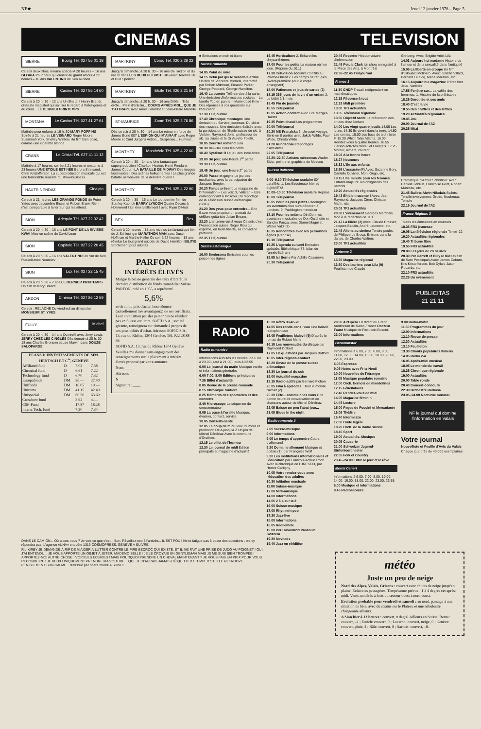NF★ Jeudi 12 janvier 1978 – Page 5
CINEMAS
SIERRE Bourg Tél. 027 55 01 18
Ce soir deux films, horaire spécial A 20 heures – 16 ans GLORIA Pour ceux qui croient au grand amour A 22 heures – 16 ans VALENTINO de Ken Russell
SIERRE Casino Tél. 027 55 14 60
Ce soir à 20 h. 30 – 12 ans Un film cri ! Henry Brandt, cinéaste magistral qui sait lier le regard à l'intelligence et au cœur... LE DERNIER PRINTEMPS
MONTANA Le Casino Tél. 027 41 27 64
Matinée pour enfants à 16 h. 30 MARY POPPINS Soirée à 21 heures LE VEINARD Roger Moore, Susannah York, Shelley Winters Un film bien dosé, comme une cigarette blonde.
CRANS Le Cristal Tél. 027 41 11 12
Matinée à 17 heures, soirée à 21 heures et nocturne à 23 heures UNE ÉTOILE EST NÉE Barbra Streisand, Chris Kristofferson. La superproduction musicale qui est une formidable réussite du show-business.
HAUTE-NENDAZ Cinalpin
Ce soir à 21 heures LES GRANDS FONDS de Peter Yates avec Jacqueline Bisset et Robert Shaw. Rien n'est comparable à la terreur qui les attend.
SION Arlequin Tél. 027 22 32 42
Ce soir à 20 h. 30 – 16 ans LE PONT DE LA RIVIERE KWAI Mise en scène de David Lean
SION Capitole Tél. 027 22 20 45
Ce soir à 20 h. 30 – 16 ans VALENTINO Un film de Ken Russell avec Noureiev
SION Lux Tél. 027 22 15 45
Ce soir à 20 h. 30 – 7 ans LE DERNIER PRINTEMPS Un film d'Henry Brandt
ARDON Cinéma Tél. 027 86 12 59
Ce soir : RELACHE Du vendredi au dimanche MONSIEUR ST. YVES
FULLY Michel
Ce soir à 20 h. 30 – 14 ans Du rire!!! avec Jerry Lewis JERRY CHEZ LES CINGLÉS Dès demain à 20 h. 30 – 18 ans Charles Bronson et Lee Marvin dans DOUZE SALOPARDS
| PLANS D'INVESTISSEMENTS DE MM. HENTSCH ET C<sup>ie</sup>, GENÈVE | | | |
| --- | --- | --- | --- |
| Affiliated fund | D | 7.02 | 7.58 |
| Chemical fund | D | 6.61 | 7.22 |
| Technology fund | D | 6.70 | 7.32 |
| Europafonds | DM | 26.— | 27.40 |
| Unifonds | DM | 18.05 | 19.— |
| Unirenta | DM | 41.15 | 42.40 |
| Unispecial 1 | DM | 60.50 | 63.60 |
| Crossbow fund | | 3.92 | 4.— |
| CSF-Fund | | 17.87 | 18.28 |
| Intern. Tech. fund | | 7.20 | 7.34 |
MARTIGNY Corso Tél. 026 2 26 22
Jusqu'à dimanche, à 20 h. 30 – 16 ans De l'action et du rire !!! dans LES DEUX FLIBUSTIERS avec Terence Hill et Bud Spencer
MARTIGNY Etoile Tél. 026 2 21 54
Jusqu'à dimanche, à 20 h. 30 – 16 ans Drôle... Très drôle... Plein d'entrain... COURS APRÈS MOI... QUE JE T'ATTRAPE avec Annie Girardot et Jean-Pierre Marielle
ST-MAURICE Zoom Tél. 025 3 76 86
Dès ce soir à 20 h. 30 – 14 ans Le retour en force de James Bond 007 L'ESPION QUI M'AIMAIT avec Roger Moore et Curd Jurgens Action... Suspense... Humour...
MONTHEY Monthéolo Tél. 025 4 22 60
Ce soir à 20 h. 30 – 14 ans Une fantastique superproduction ! Charlton Heston, Henri Fonda et James Coburn LA BATAILLE DE MIDWAY Des images fascinantes ! Des scènes hallucinantes ! La plus grande bataille aéronavale de la dernière guerre !
MONTHEY Plaza Tél. 025 4 22 90
Ce soir à 20 h. 30 – 16 ans Le tout dernier film de Stanley Kubrick BARRY LYNDON Quatre Oscars à Hollywood ! Un émerveillement ! avec Ryan O'Neal
BEX Rex
Ce soir à 20 heures – 18 ans révolus Le fantastique film de J. Schlesinger MARATHON MAN avec Dustin Hoffman et Marthe Keller Ce soir à 22 heures – 18 ans révolus Le tout grand succès de David Hamilton BILITIS Strictement pour adultes
PARFON
INTÉRÊTS ÉLEVÉS
Malgré la baisse générale des taux d'intérêt, la dernière distribution du fonds immobilier Suisse PARFON, créé en 1955, a représenté
5,6%
environ du prix d'achat hors-Bourse (actuellement très avantageux) de ses certificats. Leur acquisition par des personnes ne résidant pas en Suisse est licite. SOFID S.A., société gérante, renseignera sur demande à propos de ces possibilités d'achat. Adresse: SOFID S.A., 13, rue du Rhône, 1204 Genève, Tél. 022 28 88 55
SOFID S.A. 13, rue du Rhône 1204 Genève
Veuillez me donner sans engagement des renseignements sur le placement à intérêts élevés proposé par votre annonce.
Nom: ____
Adresse: ____
N
Signature: ____
TELEVISION
■ Emissions en noir et blanc
Suisse romande
14.05 Point de mire
14.15 Celui par qui le scandale arrive Un film de Vincente Minnelli, interprété par Robert Mitchum, Eleanor Parker, George Peppard, George Hamilton.
16.40 La burette Télé-service à la carte. Une émission d'informations sociales – La famille Top en panne – Marie-José Knie – Des réponses à vos questions sur l'éducation
17.30 Téléjournal
17.40 Chronique montagne Une émission du Service jeunesse. Du ski et des muscles. Une émission réalisée avec la participation de l'Ecole suisse de ski, à Verbier, Raymond Joris, professeur de ski, sa classe et le Dr Aurelio Foletti.
18.05 Courrier romand Jura
18.30 Oui-Oui Pour les petits
18.40 Système D Le jeu des incollables.
19.00 Un jour, une heure 1<sup>re</sup> partie
19.30 Téléjournal
19.45 Un jour, une heure 2<sup>e</sup> partie
20.00 Passe et gagne Le jeu des incollables, avec la participation de Jacques Bergier.
20.20 Temps présent Le magazine de l'information – Les voix du Vatican – Etre correspondant à Moscou. Un reportage de la Télévision suisse alémanique (SRG).
21.20 Des yeux pour entendre... Eric Bauer vous propose un portrait du célèbre guitariste Julian Bream.
22.20 L'antenne est à vous Ce soir, c'est l'Association suisse Roger Riou qui exprime, en toute liberté, sa conviction profonde.
22.35 Téléjournal
Suisse alémanique
16.00 Seniorama Emission pour les personnes âgées
16.45 Horticulture 2. Erika et les chrysanthèmes
17.00 Pour les petits La maison où l'on joue. (Reprise du 10.1)
17.30 Télévision scolaire Conflits au Proche-Orient 2. Les camps de réfugiés. (Avant-première pour le corps enseignant)
18.00 Patiences et jeux de cartes (2)
18.15 365 jours de la vie d'un enfant 2. Le bébé à 1 mois
18.45 Fin de journée
18.55 Téléjournal
19.05 Action-contact Avec Eva Mezger-Haefeli
19.35 Point chaud Les programmes
20.00 Téléjournal
20.20 MS Franziska 3. Un court voyage. Série en 8 parties avec Jakob Wilde, Paul Wilde, Christa Wilde
21.20 Rundschau Reportages d'actualités
22.05 Téléjournal
22.20–22.50 Artistes méconnus Wadim Sidur, peintre et graphiste de Moscou
Suisse italienne
9.00–9.30 Télévision scolaire 60<sup>e</sup> parallèle: 1. Les Esquimaux hier et aujourd'hui
10.00–10.30 Télévision scolaire Reprise
18.00 Téléjournal
18.05 Pour les plus petits Paddington: les aventures d'un ours péruvien à Londres: 9. Paddington menuisier
18.10 Pour les enfants Din Don: les aventures musicales de Don Quichotte et Sancho Panza, avec Gianni Magni et Walter Valdi (2)
18.35 Rencontres avec les personnes âgées (Reprise)
19.10 Téléjournal
19.25 L'agenda culturel Emission spéciale. Bibliothèque 77: bilan de l'année littéraire
19.55 Ici Berne Par Achille Casanova
20.30 Téléjournal
20.45 Reporter Hebdomadaire d'information
21.45 Petula Clark Un show enregistré à la Place des Arts, à Montréal
22.35–22.45 Téléjournal
France 1
11.30 CNDP Travail indépendant en mathématiques
12.15 Réponse à tout
12.33 Midi première
13.00 TF1 actualités
13.35 Télévision régionale
13.50 Objectif santé La prévention des chutes chez l'enfant
14.00 Les vingt-quatre jeudis 14.05 Les lutins. 14.30 Ils vivent dans la terre. 14.50 Les contes. 15.00 Les bacs de technicien F. 15.30 Which Way Atlanta. 16.00 Rendez-vous à quatre heures. 16.55 Liaison activités d'éveil et Français. 17.25 Moteur, aimant, courant
18.02 A la bonne heure
18.27 Nounours
18.32 L'île aux enfants
18.55 L'accusée (4) Avec: Suzanne Bory, Danielle Duvivier, Moni Gégo, etc.
19.15 Une minute pour les femmes Enfants majeurs: les obligations des parents
19.20 Actualités régionales
19.43 Eh bien raconte ! Avec: Jean Raymond, Jacques Ciron, Christian Marin, etc.
20.03 TF1 actualités
20.30 L'événement Georges Marchais face à la rédaction de TF1
21.47 La filière (2) Avec: Claude Brosset, Jacques Balutin, André Laurence, etc.
22.45 Allons au cinéma Tendre poulet, de Philippe de Broca. Entrons dans la danse, de Charles Walters
23.00 TF1 actualités
Antenne 2
13.35 Magazine régional
13.50 Des lauriers pour Lila (9) Feuilleton de Claude
Grinberg. Avec: Brigitte Ariel: Lila
14.03 Aujourd'hui madame Histoire de l'amour et de la sexualité dans l'antiquité
15.05 La liberté en croupe Un film d'Edouard Molinaro. Avec: Juliette Villard, Bernard Le Coq, Maria Mauban, etc.
16.15 Aujourd'hui magazine C'était hier. Jeux. Variétés
17.55 Fenêtre sur... La vallée des hommes: 1. Histoire de la préhistoire
18.25 Dorothée et ses amis
18.40 C'est la vie
18.55 Des chiffres et des lettres
19.20 Actualités régionales
19.45 Jeu
20.00 Journal de l'A2
20.35 Mitzi
Dramatique d'Arthur Schnitzler. Avec: Danièle Lebrun, Françoise Giret, Robert Murzeau, etc.
21.45 Ballets Alwin Nikolais Ballets: Tensile involvement. Grotto. Nouhenas. Temple
22.15 Journal de l'A2
France Régions 3
Toutes les émissions en couleurs
18.35 FR3 jeunesse
19.05 La télévision régionale Terroir 22
19.20 Actualités régionales
19.40 Tribune libre
19.55 FR3 actualités
20.00 Les jeux de 20 heures
20.30 Pat Garrett et Billy le Kid Un film de Sam Peckinpah Avec: James Coburn, Kris Kristofferson, Bob Dylan, Jason Robards, etc.
22.10 FR3 actualités
22.25 Un événement
PUBLICITAS
21 21 11
RADIO
Radio romande I
Informations à toutes les heures, de 6.00 à 23.00 (sauf à 21.00), puis à 23.55
6.00 Le journal du matin Musique variée et informations générales
6.00 7.00, 8.00 Editions principales
7.35 Billet d'actualité
8.05 Revue de la presse romande
8.15 Chronique routière
8.25 Mémento des spectacles et des concerts
8.40 Microscope La séquence du consommateur
9.05 La puce à l'oreille Musique, évasion, contact, service
10.05 Conseils-santé
12.05 Le coup de midi Jeux, humour et promotion De A jusqu'à Z Un jeu de Michel Dénériaz Avec la commune d'Orsières
12.15 Le billet de l'humeur
12.30 Le journal de midi Edition principale et magazine d'actualité
13.30 Rétro 33-45-78
14.05 Des ronds dans l'eau Une balade radiophonique
16.05 Feuilleton: Malevil (9) D'après le roman de Robert Merle
16.15 Les nouveautés du disque par Raymond Colbert
17.05 En questions par Jacques Bofford
18.05 Inter-régions-contact
18.20 Revue de la presse suisse alémanique
18.30 Le journal du soir
19.00 Actualité-magazine
19.15 Radio-actifs par Bernard Pichon
20.05 Film à épisodes : Tout le monde l'aimait (2)
20.30 Fête... comme chez vous Une bonne heure de conversation et de chansons autour de Michel Dénériaz
22.05 Baisse un peu l'abat-jour...
23.05 Blues in the night
Radio romande II
7.00 Suisse-musique
9.00 Informations
9.05 Le temps d'apprendre Cours d'allemand
9.20 Domaine allemand Musique et poésie (1), par Françoise Wolf
9.30 Les institutions internationales et l'éducation par François-Achille Roch. Avec la chronique de l'UNESCO, par Hector Cartigny
10.05 Votre rendez-vous avec l'éducation des adultes
10.30 Initiation musicale
11.00 Suisse-musique
12.00 Midi-musique
14.00 Informations
14.05 2 à 4 sur la 2
16.00 Suisse-musique
17.00 Rhythm'n pop
17.30 Jazz-live
18.00 Informations
18.05 Redilemele
19.00 Per i lavoratori italiani in Svizzera
19.30 Novitads
19.40 Jazz en réédition
20.00 A l'Opéra En direct du Grand Auditorium de Radio-France Docteur Faust Musique de Ferruccio Busoni.
23.00 Informations
Beromunster
Informations à 6.00, 7.00, 8.00, 9.00, 11.00, 12.30, 14.00, 16.00, 18.00, 20.00, 22.00, 23.00.
6.05 Espresso
9.05 Notes avec Fritz Herdi
10.00 Nouvelles de l'étranger
11.05 Musique populaire romaine
12.00 Orch. bernois de mandolines
12.15 Félicitations
12.40 Rendez-vous de midi
14.05 Magazine féminin
14.45 Lecture
15.00 Pages de Puccini et Mercadante
16.05 Théâtre
16.40 Intermezzo
17.00 Onde légère
18.20 Orch. de la Radio suisse
18.45 Sport
19.00 Actualités. Musique
20.05 Causerie
21.00 Schweizer Jugend-Sinfonieorchester
22.05 Folk et Country
23.45–24.00 Entre le jour et le rêve
Monte Ceneri
Informations à 6.00, 7.00, 8.00, 10.00, 14.00, 16.00, 18.00, 22.00, 23.00, 23.55.
6.00 Musique et informations
8.45 Radioscolaire
9.00 Radio-matin
11.50 Programmes du jour
12.00 Informations
12.10 Revue de presse
12.30 Actualités
13.10 Feuilleton
13.30 Chants populaires italiens
14.05 Radio 2-4
16.05 Après-midi musical
18.05 Le monde du travail
18.35 Chronique régionale
19.00 Actualités
20.00 Table ronde
20.40 Concert-concours
22.30 Orchestre Radiosa
23.05–24.00 Nocturne musical
NF le journal qui domine l'information en Valais
Votre journal
Nouvelliste et Feuille d'Avis du Valais
Chaque jour près de 40 000 exemplaires
météo
Juste un peu de neige
Nord des Alpes, Valais, Grisons : couvert avec chutes de neige jusqu'en plaine. Eclaircies passagères. Température prévue : 1 à 4 degrés cet après-midi. Vents modérés à forts du secteur ouest à nord-ouest.
Evolution probable pour vendredi et samedi : au nord, passage à une situation de bise, avec du stratus sur le Plateau et une nébulosité changeante ailleurs.
A Sion hier à 13 heures : couvert, 0 degré. Ailleurs en Suisse: Berne: couvert, –1 ; Zurich: couvert, 0 ; Locarno: couvert, neige, 0 ; Genève: couvert, pluie, 4 ; Bâle: couvert, 8 ; Saentis: couvert, –8.
DANS LE CAMION... Où allons-nous ? Je vois ce que c'est... Bon. Réveillez-moi à l'arrivée... IL EST FOU ! Ne te fatigue pas à poser des questions ; on n'y répondra pas. L'agence «UNA» enquête 1313 COSMOPRESS, GENÈVE A SUIVRE
Rip KIRBY JE DEMANDE À RIP DE M'AIDER À LUTTER CONTRE LE PIRE ESCROC QUI EXISTE, ET IL ME FAIT UNE PRISE DE JUDO AU POIGNET ! OUI, J'AI ENTENDU... JE VOUS APPORTE UN OBJET À JETER, MADEMOISELLE ! JE LE CROYAIS UN GENTLEMAN MAIS JE ME SUIS BIEN TROMPÉE ! APPORTEZ-MOI AUTRE CHOSE ! VOICI LES ÉCURIES ! MAIS POURQUOI PRENDRE UN CHEVAL MAINTENANT ? JE VOUS FAIS UN PRIX POUR VOUS RECONDUIRE ! JE VEUX UNIQUEMENT PRENDRE MA VOITURE... QUE JE N'AURAIS JAMAIS DÛ QUITTER ! TEMPER STEELE RETROUVE PÉNIBLEMENT SON CALME... distribué par opera mundi A SUIVRE